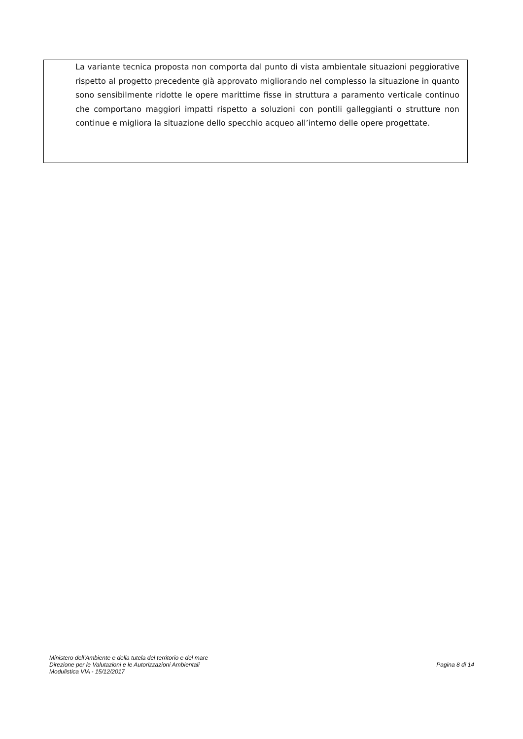La variante tecnica proposta non comporta dal punto di vista ambientale situazioni peggiorative rispetto al progetto precedente già approvato migliorando nel complesso la situazione in quanto sono sensibilmente ridotte le opere marittime fisse in struttura a paramento verticale continuo che comportano maggiori impatti rispetto a soluzioni con pontili galleggianti o strutture non continue e migliora la situazione dello specchio acqueo all’interno delle opere progettate.
Ministero dell’Ambiente e della tutela del territorio e del mare
Direzione per le Valutazioni e le Autorizzazioni Ambientali
Modulistica VIA - 15/12/2017
Pagina 8 di 14